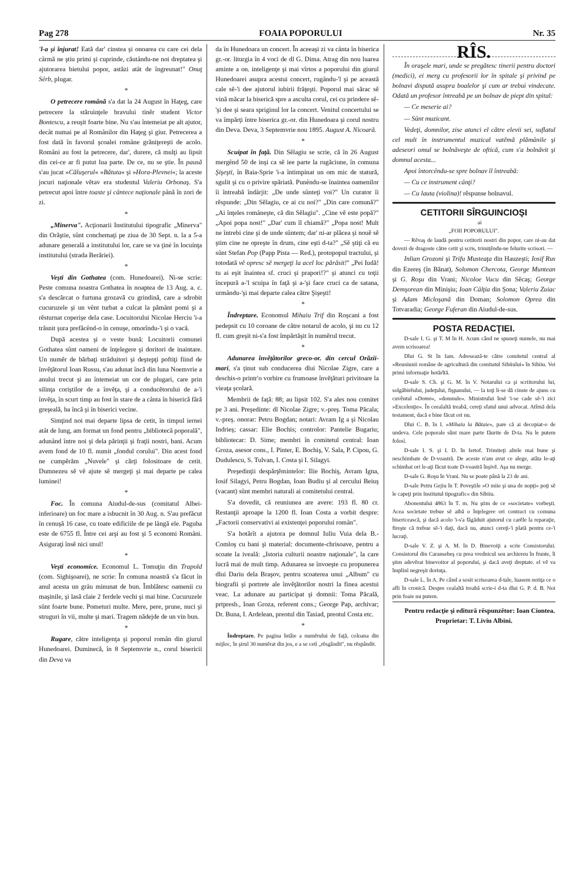Pag 278 FOAIA POPORULUI Nr. 35
'l-a şi înjurat! Eată dar' cinstea şi onoarea cu care cei dela cârmă ne ştiu primi şi cuprinde, căutându-ne noi dreptatea şi ajutorarea bietului popor, astăzi atât de îngreunat!" Onuţ Sêrb, plugar.
*
O petrecere română s'a dat la 24 August în Haţeg, care petrecere la stăruinţele bravului tinĕr student Victor Bontescu, a reuşit foarte bine. Nu s'au întemeiat pe alt ajutor, decât numai pe al Românilor din Haţeg şi giur. Petrecerea a fost dată în favorul şcoalei române grăniţereşti de acolo. Români au fost la petrecere, dar', durere, că mulţi au lipsit din cei-ce ar fi putut lua parte. De ce, nu se ştie. În pausă s'au jucat »Căluşerul« »Bătuta« şi »Hora-Plevnei«; la aceste jocuri naţionale vĕtav era studentul Valeriu Orbonaş. S'a petrecut apoi între toaste şi cântece naţionale până în zori de zi.
*
„Minerva". Acţionarii Institutului tipografic „Minerva" din Orăştie, sûnt conchemaţi pe ziua de 30 Sept. n. la a 5-a adunare generală a institutului lor, care se va ţinè în locuinţa institutului (strada Berăriei).
*
Veşti din Gothatea (com. Hunedoarei). Ni-se scrie: Peste comuna noastra Gothatea în noaptea de 13 Aug. a. c. s'a descărcat o furtuna grozavă cu grindină, care a sdrobit cucuruzele şi un vênt turbat a culcat la pământ pomi şi a rĕsturnat coperişe dela case. Locuitorului Nicolae Herciu 'i-a trăsnit şura prefăcênd-o în cenuşe, omorîndu-'i şi o vacă.
După acestea şi o veste bună: Locuitorii comunei Gothatea sûnt oameni de înţelegere şi doritori de inaintare. Un numĕr de bărbaţi străduitori şi deştepţi poftiţi fiind de învĕţătorul Ioan Russu, s'au adunat încă din luna Noemvrie a anului trecut şi au întemeiat un cor de plugari, care prin silinţa coriştilor de a învĕţa, şi a conducĕtorului de a-'i învĕţa, în scurt timp au fost în stare de a cânta în biserică fără greşeală, ba încă şi în biserici vecine.
Simţind noi mai departe lipsa de cetit, în timpul iernei atât de lung, am format un fond pentru „bibliotecă poporală", adunând între noi şi dela părinţii şi fraţii nostri, bani. Acum avem fond de 10 fl. numit „fondul corului". Din acest fond ne cumpĕrăm „Nuvele" şi cărţi folositoare de cetit. Dumnezeu sĕ vĕ ajute sĕ mergeţi şi mai departe pe calea luminei!
*
Foc. În comuna Aiudul-de-sus (comitatul Albei-inferioare) un foc mare a isbucnit în 30 Aug. n. S'au prefăcut în cenuşă 16 case, cu toate edificiile de pe lângă ele. Paguba este de 6755 fl. Între cei arşi au fost şi 5 economi Români. Asiguraţi însĕ nici unul!
*
Veşti economice. Economul L. Tomuţiu din Trapold (com. Sighişoarei), ne scrie: În comuna noastră s'a făcut în anul acesta un grâu minunat de bun. Îmblătesc oamenii cu maşinile, şi lasă claie 2 ferdele vechi şi mai bine. Cucuruzele sûnt foarte bune. Pometuri multe. Mere, pere, prune, nuci şi struguri în vii, multe şi mari. Tragem nădejde de un vin bun.
*
Rugare, către inteligenţa şi poporul român din giurul Hunedoarei. Duminecă, în 8 Septemvrie n., corul bisericii din Deva va
da în Hunedoara un concert. În aceeaşi zi va cânta în biserica gr.-or. liturgia în 4 voci de dl G. Dima. Atrag din nou luarea aminte a on. inteligenţe şi mai vîrtos a poporului din giurul Hunedoarei asupra acestui concert, rugându-'l şi pe această cale sĕ-'i dee ajutorul iubirii frăţeşti. Poporul mai sărac sĕ vină măcar la biserică spre a asculta corul, cei cu prindere sĕ-'şi dee şi seara spriginul lor la concert. Venitul concertului se va împărţi între biserica gr.-or. din Hunedoara şi corul nostru din Deva. Deva, 3 Septemvrie nou 1895. August A. Nicoară.
*
Scuipat în faţă. Din Sĕlagiu se scrie, că în 26 August mergênd 50 de inşi ca sĕ iee parte la rugăciune, în comuna Şişeşti, în Baia-Sprie 'i-a întimpinat un om mic de statură, sgulit şi cu o privire spăriată. Punêndu-se înaintea oamenilor îi întreabă îndârjit: „De unde sûnteţi voi?" Un curator îi rĕspunde: „Din Sĕlagiu, ce ai cu noi?" „Din care comună?" „Ai înţeles româneşte, că din Sĕlagiu". „Cine vĕ este popă?" „Apoi popa nost!" „Dar' cum îl chiamă?" „Popa nost! Mult ne întrebi cine şi de unde sûntem; dar' ni-ar plăcea şi nouĕ sĕ ştim cine ne opreşte în drum, cine eşti d-ta?" „Sĕ ştiţi că eu sûnt Stefan Pop (Papp Pista — Red.), protopopul tractului, şi totodată vĕ opresc sĕ mergeţi la acel loc părăsit!" „Pei Iudă! tu ai eşit înaintea sf. cruci şi prapori!?" şi atunci cu toţii începură a-'l scuipa în faţă şi a-'şi face cruci ca de satana, urmându-'şi mai departe calea către Şişeşti!
*
Îndreptare. Economul Mihaiu Trif din Roşcani a fost pedepsit cu 10 coroane de către notarul de acolo, şi nu cu 12 fl. cum greşit ni-s'a fost împărtăşit în numĕrul trecut.
*
Adunarea învĕţătorilor greco-or. din cercul Orăzii-mari, s'a ţinut sub conducerea dlui Nicolae Zigre, care a deschis-o printr'o vorbire cu frumoase învĕţături privitoare la vieaţa şcolară.
Membrii de faţă: 88; au lipsit 102. S'a ales nou comitet pe 3 ani. Preşedinte: dl Nicolae Zigre; v.-preş. Toma Păcala; v.-preş. onorar: Petru Bogdan; notari: Avram Ig a şi Nicolau Indrieş; cassar: Elie Bochis; controlor: Pantelie Bugariu; bibliotecar: D. Sime; membri în comitetul central: Ioan Groza, asesor cons., I. Pinter, E. Bochiş, V. Sala, P. Cipou, G. Dudulescu, S. Tulvan, I. Costa şi I. Silagyi.
Preşedinţii despărţĕmintelor: Ilie Bochiş, Avram Igna, Iosif Silagyi, Petru Bogdan, Ioan Budiu şi al cercului Beiuş (vacant) sûnt membri naturali ai comitetului central.
S'a dovedit, că reuniunea are avere: 193 fl. 80 cr. Restanţii aproape la 1200 fl. Ioan Costa a vorbit despre: „Factorii conservativi ai existenţei poporului român".
S'a hotărît a ajutora pe domnul Iuliu Vuia dela B.-Comloş cu bani şi material: documente-chrisoave, pentru a scoate la iveală: „Istoria culturii noastre naţionale", la care lucră mai de mult timp. Adunarea se învoeşte cu propunerea dlui Dariu dela Braşov, pentru scoaterea unui „Album" cu biografii şi portrete ale învĕţătorilor nostri la finea acestui veac. La adunare au participat şi domnii: Toma Păcală, prtpresb., Ioan Groza, referent cons.; George Pap, archivar; Dr. Buna, I. Ardelean, preotul din Tasiad, preotul Costa etc.
*
Îndreptare. Pe pagina întâie a numĕrului de faţă, coloana din mijloc, în şirul 30 numĕrat din jos, e a se cetì „rĕsgândit", nu rĕspândit.
RÎS.
În oraşele mari, unde se pregătesc tinerii pentru doctori (medici), ei merg cu profesorii lor în spitale şi privind pe bolnavi dispută asupra boalelor şi cum ar trebuì vindecate. Odată un profesor întreabă pe un bolnav de piept din spital:
— Ce meserie ai?
— Sûnt muzicant.
Vedeţi, domnilor, zise atunci el către elevii sei, suflatul cel mult în instrumentul muzical vatĕmă plămânile şi adeseori omul se bolnăveşte de oftică, cum s'a bolnăvit şi domnul acesta...
Apoi întorcêndu-se spre bolnav îl întreabă:
— Cu ce instrument cânţi?
— Cu lauta (violina)! rĕspunse bolnavul.
CETITORII SÎRGUINCIOŞI
ai
„FOII POPORULUI".
— Rĕvaş de laudă pentru cetitorii nostri din popor, care ni-au dat dovezi de dragoste către cetit şi scris, trimiţêndu-ne felurite scrisori. —
Inlian Grozoni şi Trifu Musteaţa din Hauzeşti; Iosif Rus din Ezereş (în Bănat), Solomon Chercota, George Muntean şi G. Roşu din Vrani; Nicoloe Vucu din Sĕcaş; George Demşorean din Minişiu; Ioan Câlţia din Şona; Valeriu Zuiac şi Adam Micloşană din Doman; Solomon Oprea din Totvaradia; George Fuferan din Aiudul-de-sus.
POSTA REDACŢIEI.
D-sale I. G. şi T. M în H. Acum când ne spuneţi numele, nu mai avem scrisoarea!
Dlui G. St în Iam. Adresează-te către comitetul central al »Reuniunii române de agricultură din comitatul Sibiiului« în Sibiiu. Vei primì informaţie hotărîtă.
D-sale S. Ch. şi G. M. în V. Notarului ca şi scriitorului lui, solgăbirĕului, judeţului, fişpanului, — la toţi li-se dă cinste de ajuns cu cuvêntul »Domn«, »domnule«. Ministrului însĕ 'i-se cade sĕ-'i zici »Excelenţie«. În ceealaltă treabă, cereţi sfatul unui advocat. Atîrnă dela testament, dacă e bine făcut ori nu.
Dlui C. B. în I. »Mihaiu la Bătaie«, pare că ai decopiat-o de undeva. Cele poporale sûnt mare parte făurite de D-ta. Nu le putem folosì.
D-sale I. S. şi I. D. în Iertof. Trimiteţi altele mai bune şi neschimbate de D-voastră. De aceste n'am avut ce alege, atâta le-aţi schimbat ori le-aţi făcut toate D-voastră înşivĕ. Aşa nu merge.
D-sale G. Roşu în Vrani. Nu se poate până la 23 de ani.
D-sale Petru Gejiu în T. Poveştile »O miie şi una de nopţi« poţi sĕ le capeţi prin Institutul tipografic« din Sibiiu.
Abonentului 4863 în T. m. Nu ştim de ce »societate« vorbeşti. Acea societate trebue sĕ aibă o înţelegere ori contract cu comuna bisericească, şi dacă acolo 'i-s'a făgăduit ajutorul cu carĕle la reparaţie, fireşte că trebue sĕ-'i daţi, dacă nu, atunci cereţi-'i plată pentru ce-'i lucraţi.
D-sale V. Z. şi A. M. în D. Binevoiţi a scrie Consistorului. Consistorul din Caransebeş cu prea vrednicul seu archiereu în frunte, îi ştim adevĕrat binevoitor al poporului, şi dacă aveţi dreptate. el vĕ va împlinì negreşit dorinţa.
D-sale L. în A. Pe când a sosit scrisoarea d-tale, luasem notiţa ce o afli în cronică. Despre cealaltă treabă scrie-i d-ta dlui G. P. d. B. Noi prin foaie nu putem.
Pentru redacţie şi editură rĕspunzĕtor: Ioan Ciontea.
Proprietar: T. Liviu Albini.